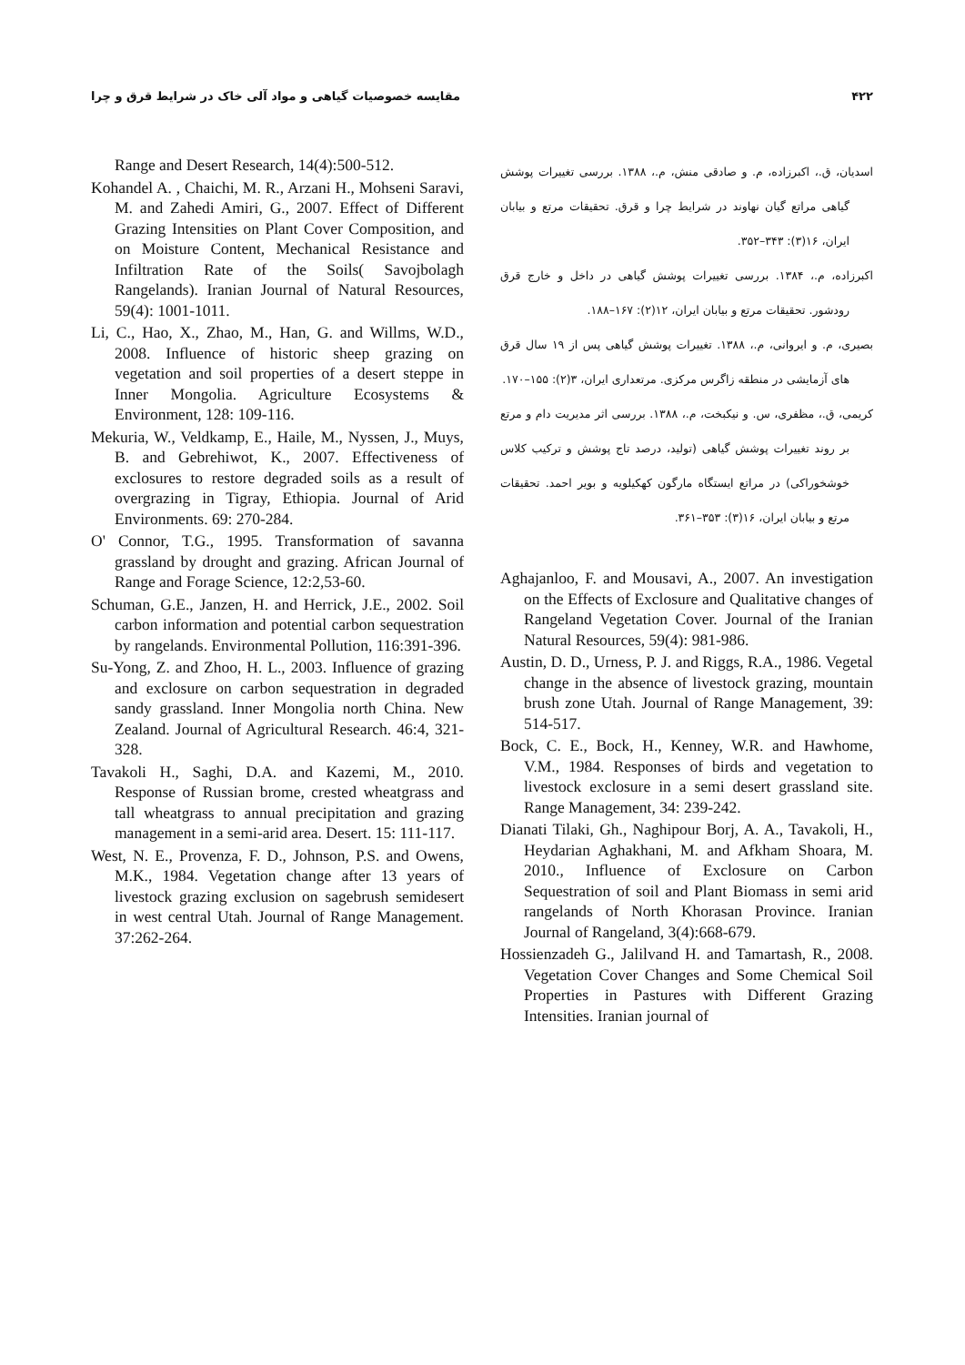۴۲۲ مقایسه خصوصیات گیاهی و مواد آلی خاک در شرایط قرق و چرا
اسدیان، ق.، اکبرزاده، م. و صادقی منش، م.، ۱۳۸۸. بررسی تغییرات پوشش گیاهی مراتع گیان نهاوند در شرایط چرا و قرق. تحقیقات مرتع و بیابان ایران، ۱۶(۳): ۳۴۳–۳۵۲.
اکبرزاده، م.، ۱۳۸۴. بررسی تغییرات پوشش گیاهی در داخل و خارج قرق رودشور. تحقیقات مرتع و بیابان ایران، ۱۲(۲): ۱۶۷–۱۸۸.
بصیری، م. و ایروانی، م.، ۱۳۸۸. تغییرات پوشش گیاهی پس از ۱۹ سال قرق های آزمایشی در منطقه زاگرس مرکزی. مرتعداری ایران، ۳(۲): ۱۵۵–۱۷۰.
کریمی، ق.، مظفری، س. و نیکبخت، م.، ۱۳۸۸. بررسی اثر مدیریت دام و مرتع بر روند تغییرات پوشش گیاهی (تولید، درصد تاج پوشش و ترکیب کلاس خوشخوراکی) در مراتع ایستگاه مارگون کهکیلویه و بویر احمد. تحقیقات مرتع و بیابان ایران، ۱۶(۳): ۳۵۳–۳۶۱.
Aghajanloo, F. and Mousavi, A., 2007. An investigation on the Effects of Exclosure and Qualitative changes of Rangeland Vegetation Cover. Journal of the Iranian Natural Resources, 59(4): 981-986.
Austin, D. D., Urness, P. J. and Riggs, R.A., 1986. Vegetal change in the absence of livestock grazing, mountain brush zone Utah. Journal of Range Management, 39: 514-517.
Bock, C. E., Bock, H., Kenney, W.R. and Hawhome, V.M., 1984. Responses of birds and vegetation to livestock exclosure in a semi desert grassland site. Range Management, 34: 239-242.
Dianati Tilaki, Gh., Naghipour Borj, A. A., Tavakoli, H., Heydarian Aghakhani, M. and Afkham Shoara, M. 2010., Influence of Exclosure on Carbon Sequestration of soil and Plant Biomass in semi arid rangelands of North Khorasan Province. Iranian Journal of Rangeland, 3(4):668-679.
Hossienzadeh G., Jalilvand H. and Tamartash, R., 2008. Vegetation Cover Changes and Some Chemical Soil Properties in Pastures with Different Grazing Intensities. Iranian journal of
Range and Desert Research, 14(4):500-512.
Kohandel A. , Chaichi, M. R., Arzani H., Mohseni Saravi, M. and Zahedi Amiri, G., 2007. Effect of Different Grazing Intensities on Plant Cover Composition, and on Moisture Content, Mechanical Resistance and Infiltration Rate of the Soils( Savojbolagh Rangelands). Iranian Journal of Natural Resources, 59(4): 1001-1011.
Li, C., Hao, X., Zhao, M., Han, G. and Willms, W.D., 2008. Influence of historic sheep grazing on vegetation and soil properties of a desert steppe in Inner Mongolia. Agriculture Ecosystems & Environment, 128: 109-116.
Mekuria, W., Veldkamp, E., Haile, M., Nyssen, J., Muys, B. and Gebrehiwot, K., 2007. Effectiveness of exclosures to restore degraded soils as a result of overgrazing in Tigray, Ethiopia. Journal of Arid Environments. 69: 270-284.
O' Connor, T.G., 1995. Transformation of savanna grassland by drought and grazing. African Journal of Range and Forage Science, 12:2,53-60.
Schuman, G.E., Janzen, H. and Herrick, J.E., 2002. Soil carbon information and potential carbon sequestration by rangelands. Environmental Pollution, 116:391-396.
Su-Yong, Z. and Zhoo, H. L., 2003. Influence of grazing and exclosure on carbon sequestration in degraded sandy grassland. Inner Mongolia north China. New Zealand. Journal of Agricultural Research. 46:4, 321-328.
Tavakoli H., Saghi, D.A. and Kazemi, M., 2010. Response of Russian brome, crested wheatgrass and tall wheatgrass to annual precipitation and grazing management in a semi-arid area. Desert. 15: 111-117.
West, N. E., Provenza, F. D., Johnson, P.S. and Owens, M.K., 1984. Vegetation change after 13 years of livestock grazing exclusion on sagebrush semidesert in west central Utah. Journal of Range Management. 37:262-264.